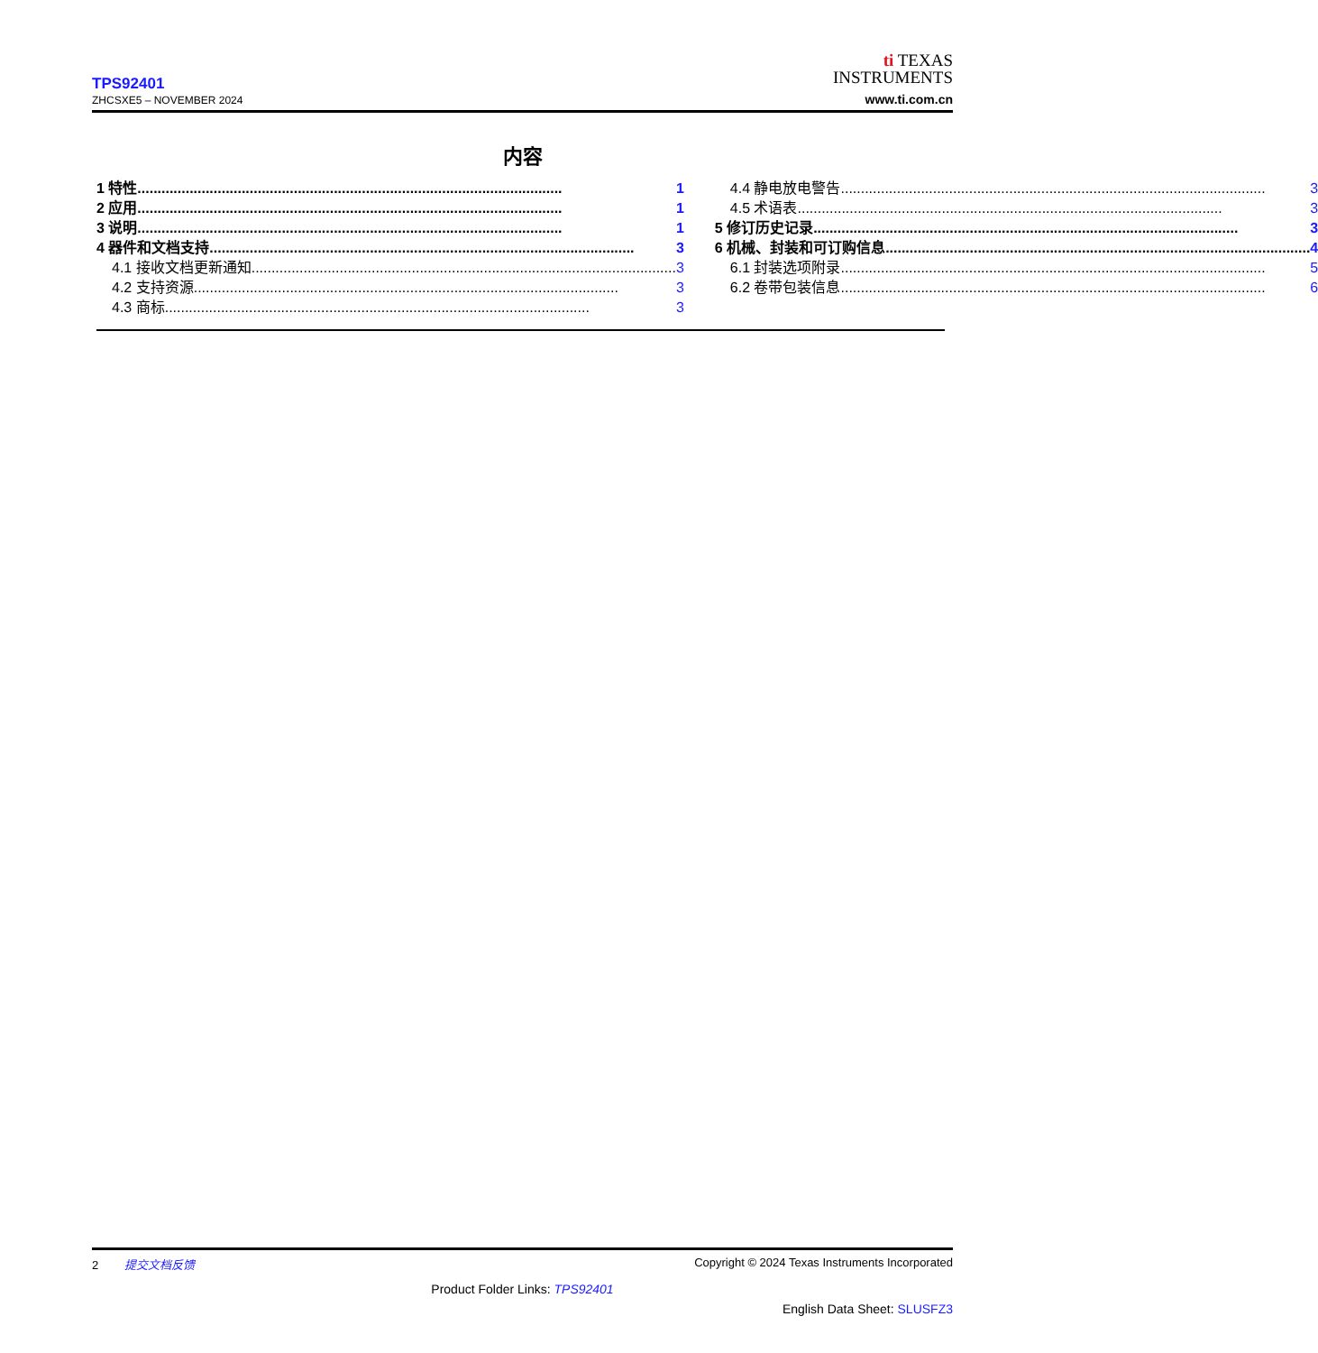TPS92401
ZHCSXE5 – NOVEMBER 2024
ti TEXAS
INSTRUMENTS
www.ti.com.cn
内容
1 特性.......................................................................................................... 1
2 应用.......................................................................................................... 1
3 说明.......................................................................................................... 1
4 器件和文档支持.......................................................................................................... 3
4.1 接收文档更新通知.......................................................................................................... 3
4.2 支持资源.......................................................................................................... 3
4.3 商标.......................................................................................................... 3
4.4 静电放电警告.......................................................................................................... 3
4.5 术语表.......................................................................................................... 3
5 修订历史记录.......................................................................................................... 3
6 机械、封装和可订购信息.......................................................................................................... 4
6.1 封装选项附录.......................................................................................................... 5
6.2 卷带包装信息.......................................................................................................... 6
2 提交文档反馈 Copyright © 2024 Texas Instruments Incorporated
Product Folder Links: TPS92401
English Data Sheet: SLUSFZ3